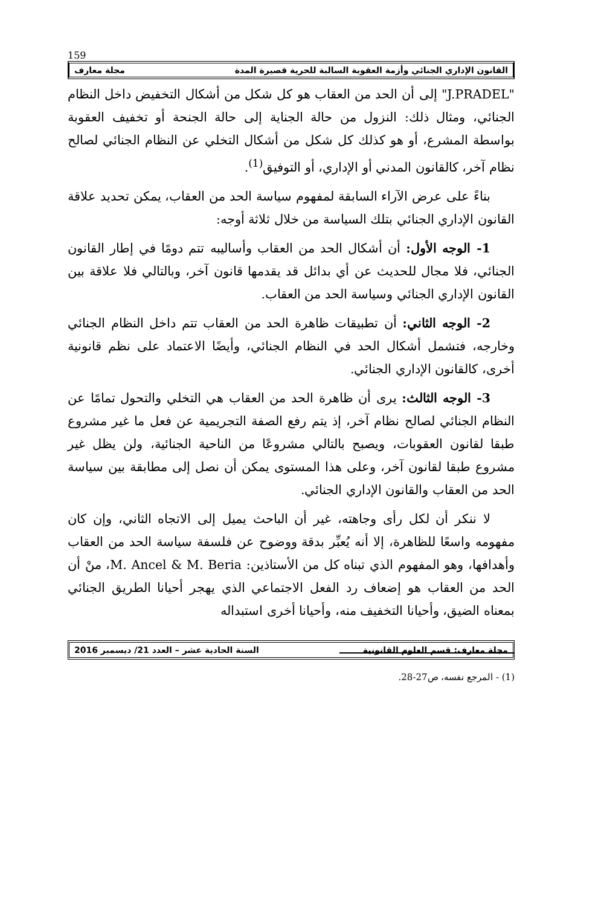159
القانون الإداري الجنائي وأزمة العقوبة السالبة للحرية قصيرة المدة مجلة معارف
"J.PRADEL" إلى أن الحد من العقاب هو كل شكل من أشكال التخفيض داخل النظام الجنائي، ومثال ذلك: النزول من حالة الجناية إلى حالة الجنحة أو تخفيف العقوبة بواسطة المشرع، أو هو كذلك كل شكل من أشكال التخلي عن النظام الجنائي لصالح نظام آخر، كالقانون المدني أو الإداري، أو التوفيق<sup>(1)</sup>.
بناءً على عرض الآراء السابقة لمفهوم سياسة الحد من العقاب، يمكن تحديد علاقة القانون الإداري الجنائي بتلك السياسة من خلال ثلاثة أوجه:
1- الوجه الأول: أن أشكال الحد من العقاب وأساليبه تتم دومًا في إطار القانون الجنائي، فلا مجال للحديث عن أي بدائل قد يقدمها قانون آخر، وبالتالي فلا علاقة بين القانون الإداري الجنائي وسياسة الحد من العقاب.
2- الوجه الثاني: أن تطبيقات ظاهرة الحد من العقاب تتم داخل النظام الجنائي وخارجه، فتشمل أشكال الحد في النظام الجنائي، وأيضًا الاعتماد على نظم قانونية أخرى، كالقانون الإداري الجنائي.
3- الوجه الثالث: يرى أن ظاهرة الحد من العقاب هي التخلي والتحول تمامًا عن النظام الجنائي لصالح نظام آخر، إذ يتم رفع الصفة التجريمية عن فعل ما غير مشروع طبقا لقانون العقوبات، ويصبح بالتالي مشروعًا من الناحية الجنائية، ولن يظل غير مشروع طبقا لقانون آخر، وعلى هذا المستوى يمكن أن نصل إلى مطابقة بين سياسة الحد من العقاب والقانون الإداري الجنائي.
لا ننكر أن لكل رأى وجاهته، غير أن الباحث يميل إلى الاتجاه الثاني، وإن كان مفهومه واسعًا للظاهرة، إلا أنه يُعبِّر بدقة ووضوح عن فلسفة سياسة الحد من العقاب وأهدافها، وهو المفهوم الذي تبناه كل من الأستاذين: M. Ancel & M. Beria، منْ أن الحد من العقاب هو إضعاف رد الفعل الاجتماعي الذي يهجر أحيانا الطريق الجنائي بمعناه الضيق، وأحيانا التخفيف منه، وأحيانا أخرى استبداله
(1) - المرجع نفسه، ص27-28.
مجلة معارف: قسم العلوم القانونية السنة الحادية عشر – العدد 21/ ديسمبر 2016